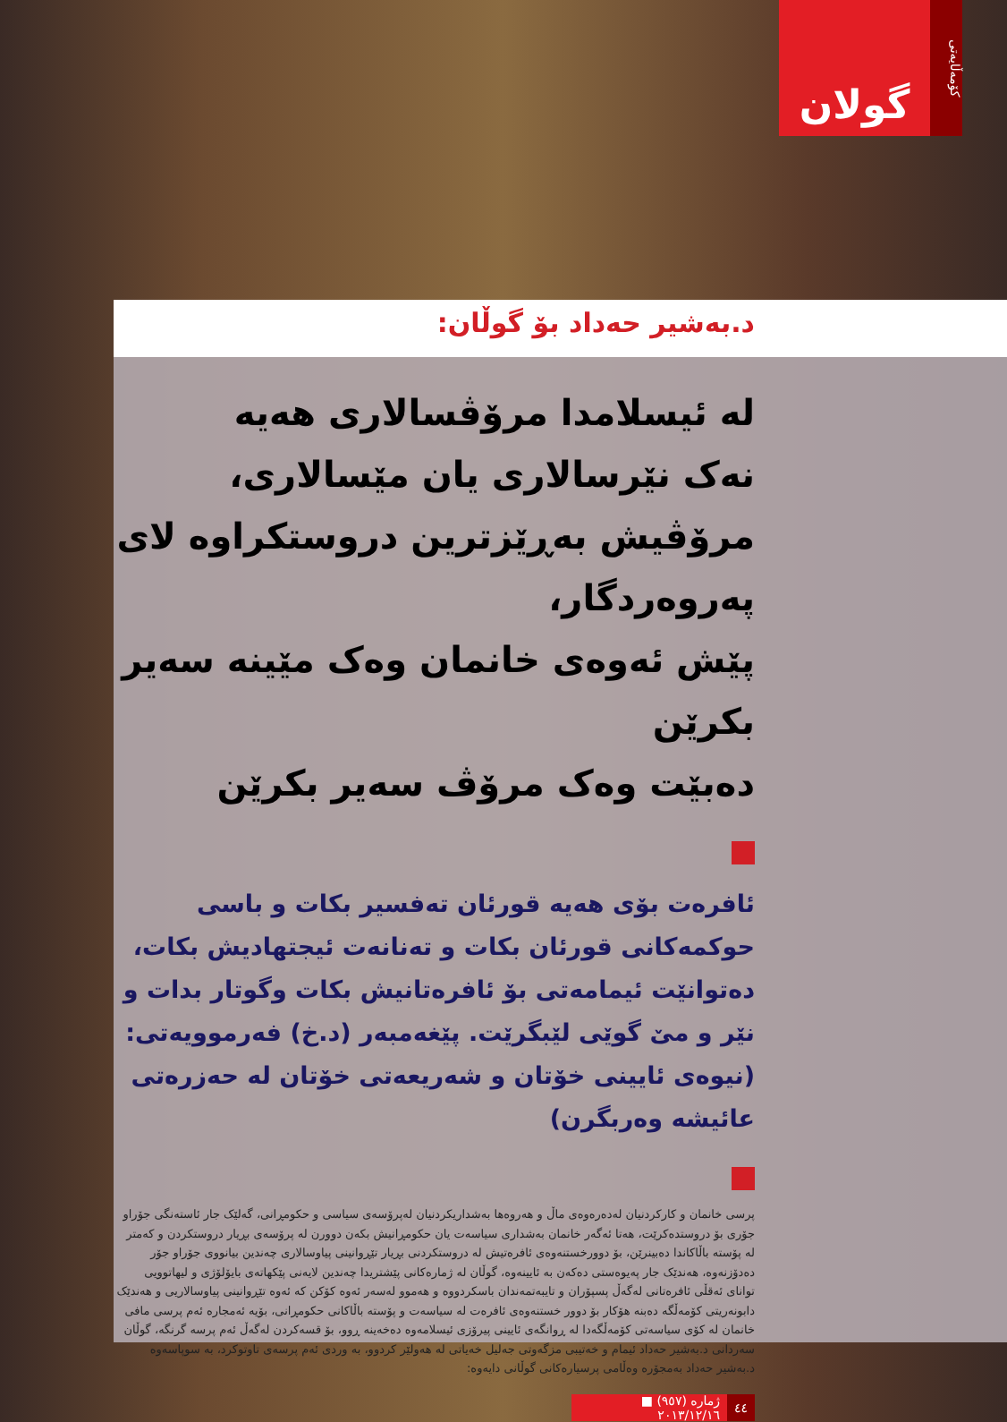گولان
کۆمەڵایەتی
د.بەشیر حەداد بۆ گوڵان:
لە ئیسلامدا مرۆڤسالاری هەیە
نەک نێرسالاری یان مێسالاری،
مرۆڤیش بەڕێزترین دروستکراوە لای پەروەردگار،
پێش ئەوەی خانمان وەک مێینە سەیر بکرێن
دەبێت وەک مرۆڤ سەیر بکرێن
ئافرەت بۆی هەیە قورئان تەفسیر بکات و باسی حوکمەکانی قورئان بکات و تەنانەت ئیجتهادیش بکات، دەتوانێت ئیمامەتی بۆ ئافرەتانیش بکات وگوتار بدات و نێر و مێ گوێی لێبگرێت. پێغەمبەر (د.خ) فەرموویەتی: (نیوەی ئایینی خۆتان و شەریعەتی خۆتان لە حەزرەتی عائیشە وەربگرن)
پرسی خانمان و کارکردنیان لەدەرەوەی ماڵ و هەروەها بەشداریکردنیان لەپرۆسەی سیاسی و حکومڕانی، گەلێک جار ئاستەنگی جۆراو جۆری بۆ دروستدەکرێت، هەتا ئەگەر خانمان بەشداری سیاسەت یان حکومڕانیش بکەن دوورن لە پرۆسەی بڕیار دروستکردن و کەمتر لە پۆستە باڵاکاندا دەبینرێن، بۆ دوورخستنەوەی ئافرەتیش لە دروستکردنی بڕیار تێڕوانینی پیاوسالاری چەندین بیانووی جۆراو جۆر دەدۆزنەوە، هەندێک جار پەیوەستی دەکەن بە ئایینەوە، گوڵان لە ژمارەکانی پێشتریدا چەندین لایەنی پێکهاتەی بایۆلۆژی و لیهاتوویی توانای ئەقڵی ئافرەتانی لەگەڵ پسپۆران و تایبەتمەندان باسکردووە و هەموو لەسەر ئەوە کۆکن کە ئەوە تێڕوانینی پیاوسالاریی و هەندێک دابونەریتی کۆمەڵگە دەبنە هۆکار بۆ دوور خستنەوەی ئافرەت لە سیاسەت و پۆستە باڵاکانی حکومڕانی، بۆیە ئەمجارە ئەم پرسی مافی خانمان لە کۆی سیاسەتی کۆمەڵگەدا لە ڕوانگەی ئایینی پیرۆزی ئیسلامەوە دەخەینە ڕوو، بۆ قسەکردن لەگەڵ ئەم پرسە گرنگە، گوڵان سەردانی د.بەشیر حەداد ئیمام و خەتیبی مزگەوتی جەلیل خەیاتی لە هەولێر کردوو، بە وردی ئەم پرسەی تاوتوکرد، بە سوپاسەوە د.بەشیر حەداد بەمجۆرە وەڵامی پرسیارەکانی گوڵانی دایەوە:
٤٤ ژمارە (٩٥٧) ■ ٢٠١٣/١٢/١٦